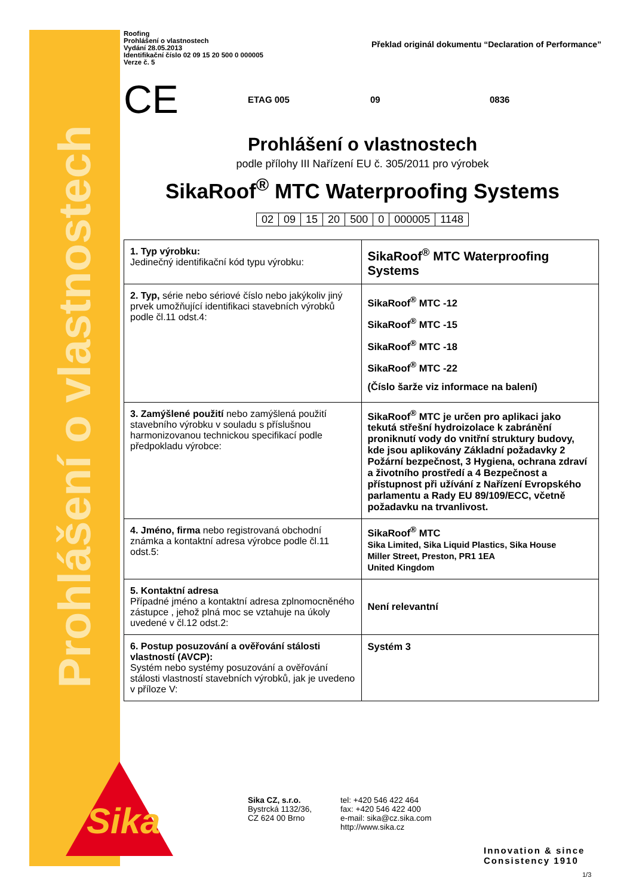Prohlášení o vlastnostech
Roofing
Prohlášení o vlastnostech
Vydání 28.05.2013
Identifikační číslo 02 09 15 20 500 0 000005
Verze č. 5
Překlad originál dokumentu “Declaration of Performance”
CE
ETAG 005 09 0836
Prohlášení o vlastnostech
podle přílohy III Nařízení EU č. 305/2011 pro výrobek
SikaRoof<sup>®</sup> MTC Waterproofing Systems
| 02 | 09 | 15 | 20 | 500 | 0 | 000005 | 1148 |
| 1. Typ výrobku: Jedinečný identifikační kód typu výrobku: | SikaRoof<sup>®</sup> MTC Waterproofing Systems |
| 2. Typ, série nebo sériové číslo nebo jakýkoliv jiný prvek umožňující identifikaci stavebních výrobků podle čl.11 odst.4: | SikaRoof<sup>®</sup> MTC -12 SikaRoof<sup>®</sup> MTC -15 SikaRoof<sup>®</sup> MTC -18 SikaRoof<sup>®</sup> MTC -22 (Číslo šarže viz informace na balení) |
| 3. Zamýšlené použití nebo zamýšlená použití stavebního výrobku v souladu s příslušnou harmonizovanou technickou specifikací podle předpokladu výrobce: | SikaRoof<sup>®</sup> MTC je určen pro aplikaci jako tekutá střešní hydroizolace k zabránění proniknutí vody do vnitřní struktury budovy, kde jsou aplikovány Základní požadavky 2 Požární bezpečnost, 3 Hygiena, ochrana zdraví a životního prostředí a 4 Bezpečnost a přístupnost při užívání z Nařízení Evropského parlamentu a Rady EU 89/109/ECC, včetně požadavku na trvanlivost. |
| 4. Jméno, firma nebo registrovaná obchodní známka a kontaktní adresa výrobce podle čl.11 odst.5: | SikaRoof<sup>®</sup> MTC Sika Limited, Sika Liquid Plastics, Sika House Miller Street, Preston, PR1 1EA United Kingdom |
| 5. Kontaktní adresa Případné jméno a kontaktní adresa zplnomocněného zástupce , jehož plná moc se vztahuje na úkoly uvedené v čl.12 odst.2: | Není relevantní |
| 6. Postup posuzování a ověřování stálosti vlastností (AVCP): Systém nebo systémy posuzování a ověřování stálosti vlastností stavebních výrobků, jak je uvedeno v příloze V: | Systém 3 |
Sika
Sika CZ, s.r.o.
Bystrcká 1132/36,
CZ 624 00 Brno
tel: +420 546 422 464
fax: +420 546 422 400
e-mail: sika@cz.sika.com
http://www.sika.cz
Innovation & since
Consistency 1910
1/3